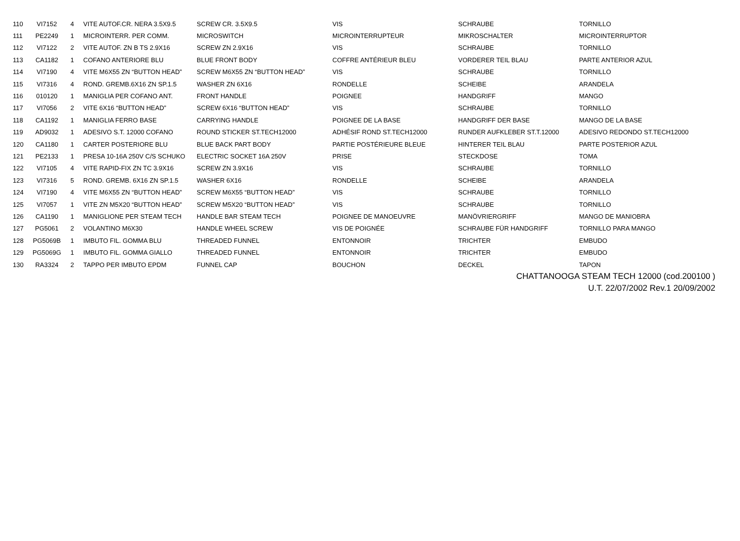| 110 | VI7152 | 4 | VITE AUTOF.CR. NERA 3.5X9.5 | SCREW CR. 3.5X9.5 | VIS | SCHRAUBE | TORNILLO |
| 111 | PE2249 | 1 | MICROINTERR. PER COMM. | MICROSWITCH | MICROINTERRUPTEUR | MIKROSCHALTER | MICROINTERRUPTOR |
| 112 | VI7122 | 2 | VITE AUTOF. ZN B TS 2.9X16 | SCREW ZN 2.9X16 | VIS | SCHRAUBE | TORNILLO |
| 113 | CA1182 | 1 | COFANO ANTERIORE BLU | BLUE FRONT BODY | COFFRE ANTÉRIEUR BLEU | VORDERER TEIL BLAU | PARTE ANTERIOR AZUL |
| 114 | VI7190 | 4 | VITE M6X55 ZN “BUTTON HEAD” | SCREW M6X55 ZN “BUTTON HEAD” | VIS | SCHRAUBE | TORNILLO |
| 115 | VI7316 | 4 | ROND. GREMB.6X16 ZN SP.1.5 | WASHER ZN 6X16 | RONDELLE | SCHEIBE | ARANDELA |
| 116 | 010120 | 1 | MANIGLIA PER COFANO ANT. | FRONT HANDLE | POIGNEE | HANDGRIFF | MANGO |
| 117 | VI7056 | 2 | VITE 6X16 “BUTTON HEAD” | SCREW 6X16 “BUTTON HEAD” | VIS | SCHRAUBE | TORNILLO |
| 118 | CA1192 | 1 | MANIGLIA FERRO BASE | CARRYING HANDLE | POIGNEE DE LA BASE | HANDGRIFF DER BASE | MANGO DE LA BASE |
| 119 | AD9032 | 1 | ADESIVO S.T. 12000 COFANO | ROUND STICKER ST.TECH12000 | ADHÉSIF ROND ST.TECH12000 | RUNDER AUFKLEBER ST.T.12000 | ADESIVO REDONDO ST.TECH12000 |
| 120 | CA1180 | 1 | CARTER POSTERIORE BLU | BLUE BACK PART BODY | PARTIE POSTÉRIEURE BLEUE | HINTERER TEIL BLAU | PARTE POSTERIOR AZUL |
| 121 | PE2133 | 1 | PRESA 10-16A 250V C/S SCHUKO | ELECTRIC SOCKET 16A 250V | PRISE | STECKDOSE | TOMA |
| 122 | VI7105 | 4 | VITE RAPID-FIX ZN TC 3.9X16 | SCREW ZN 3.9X16 | VIS | SCHRAUBE | TORNILLO |
| 123 | VI7316 | 5 | ROND. GREMB. 6X16 ZN SP.1.5 | WASHER 6X16 | RONDELLE | SCHEIBE | ARANDELA |
| 124 | VI7190 | 4 | VITE M6X55 ZN “BUTTON HEAD” | SCREW M6X55 “BUTTON HEAD” | VIS | SCHRAUBE | TORNILLO |
| 125 | VI7057 | 1 | VITE ZN M5X20 “BUTTON HEAD” | SCREW M5X20 “BUTTON HEAD” | VIS | SCHRAUBE | TORNILLO |
| 126 | CA1190 | 1 | MANIGLIONE PER STEAM TECH | HANDLE BAR STEAM TECH | POIGNEE DE MANOEUVRE | MANÖVRIERGRIFF | MANGO DE MANIOBRA |
| 127 | PG5061 | 2 | VOLANTINO M6X30 | HANDLE WHEEL SCREW | VIS DE POIGNÉE | SCHRAUBE FÜR HANDGRIFF | TORNILLO PARA MANGO |
| 128 | PG5069B | 1 | IMBUTO FIL. GOMMA BLU | THREADED FUNNEL | ENTONNOIR | TRICHTER | EMBUDO |
| 129 | PG5069G | 1 | IMBUTO FIL. GOMMA GIALLO | THREADED FUNNEL | ENTONNOIR | TRICHTER | EMBUDO |
| 130 | RA3324 | 2 | TAPPO PER IMBUTO EPDM | FUNNEL CAP | BOUCHON | DECKEL | TAPON |
CHATTANOOGA STEAM TECH 12000 (cod.200100 )
U.T. 22/07/2002 Rev.1 20/09/2002